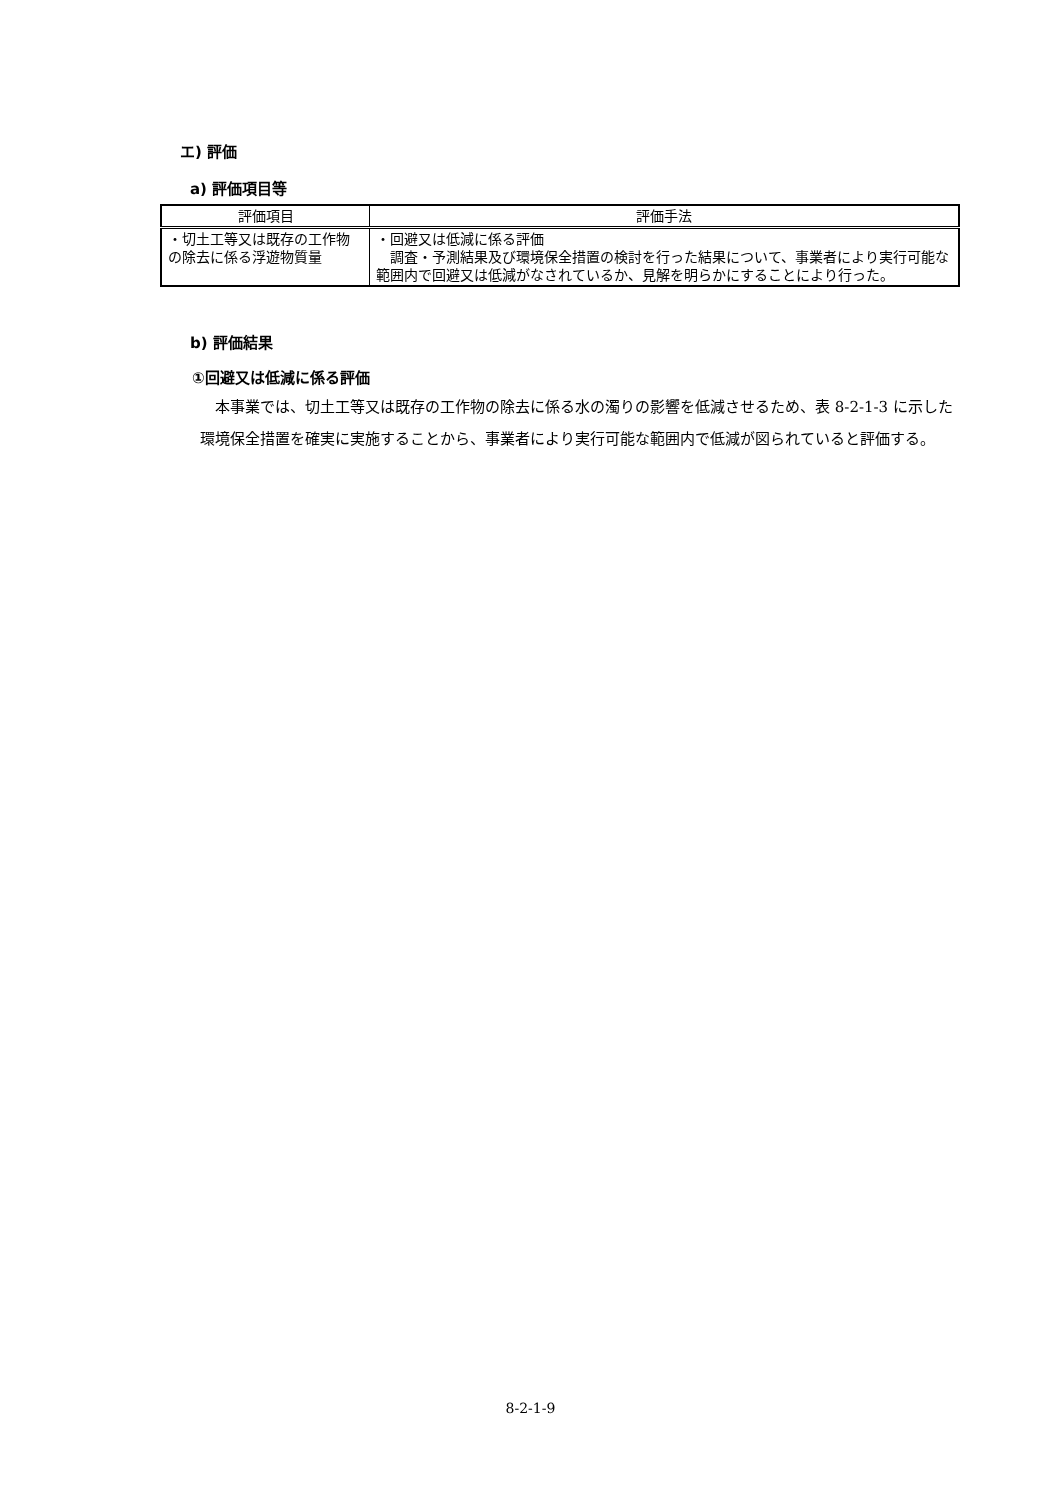エ) 評価
a) 評価項目等
| 評価項目 | 評価手法 |
| --- | --- |
| ・切土工等又は既存の工作物の除去に係る浮遊物質量 | ・回避又は低減に係る評価 調査・予測結果及び環境保全措置の検討を行った結果について、事業者により実行可能な範囲内で回避又は低減がなされているか、見解を明らかにすることにより行った。 |
b) 評価結果
①回避又は低減に係る評価
本事業では、切土工等又は既存の工作物の除去に係る水の濁りの影響を低減させるため、表 8-2-1-3 に示した環境保全措置を確実に実施することから、事業者により実行可能な範囲内で低減が図られていると評価する。
8-2-1-9